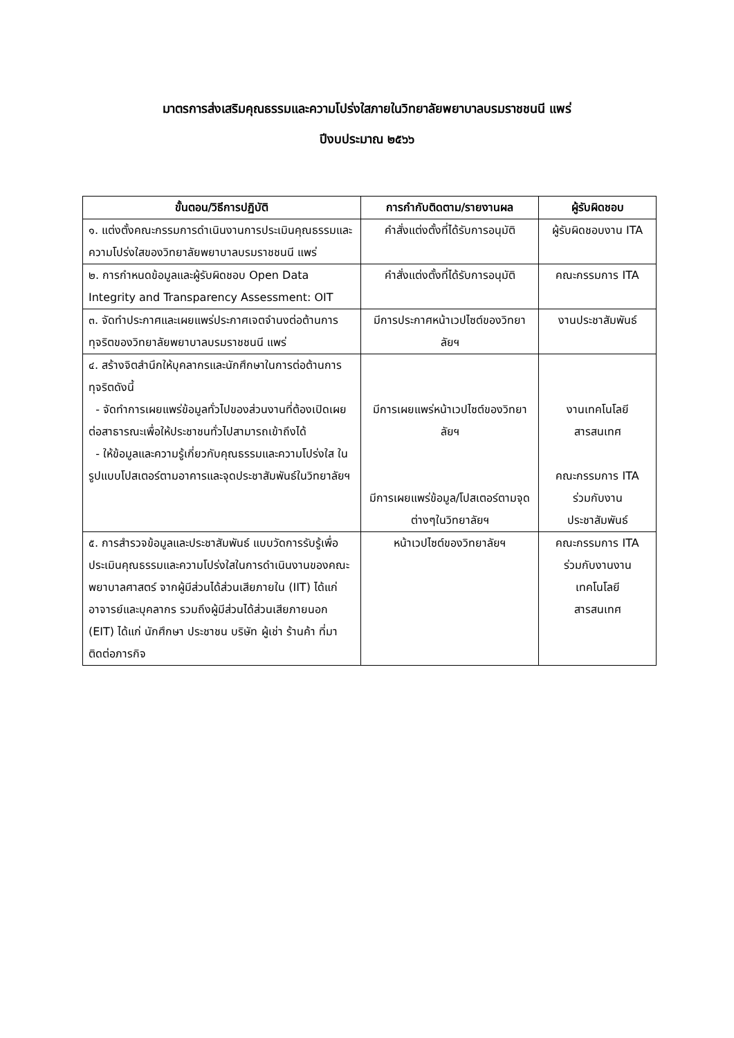มาตรการส่งเสริมคุณธรรมและความโปร่งใสภายในวิทยาลัยพยาบาลบรมราชชนนี แพร่
ปีงบประมาณ ๒๕๖๖
| ขั้นตอน/วิธีการปฏิบัติ | การกำกับติดตาม/รายงานผล | ผู้รับผิดชอบ |
| --- | --- | --- |
| ๑. แต่งตั้งคณะกรรมการดำเนินงานการประเมินคุณธรรมและความโปร่งใสของวิทยาลัยพยาบาลบรมราชชนนี แพร่ | คำสั่งแต่งตั้งที่ได้รับการอนุมัติ | ผู้รับผิดชอบงาน ITA |
| ๒. การกำหนดข้อมูลและผู้รับผิดชอบ Open Data Integrity and Transparency Assessment: OIT | คำสั่งแต่งตั้งที่ได้รับการอนุมัติ | คณะกรรมการ ITA |
| ๓. จัดทำประกาศและเผยแพร่ประกาศเจตจำนงต่อต้านการทุจริตของวิทยาลัยพยาบาลบรมราชชนนี แพร่ | มีการประกาศหน้าเวปไซต์ของวิทยาลัยฯ | งานประชาสัมพันธ์ |
| ๔. สร้างจิตสำนึกให้บุคลากรและนักศึกษาในการต่อต้านการทุจริตดังนี้ - จัดทำการเผยแพร่ข้อมูลทั่วไปของส่วนงานที่ต้องเปิดเผยต่อสาธารณะเพื่อให้ประชาชนทั่วไปสามารถเข้าถึงได้ - ให้ข้อมูลและความรู้เกี่ยวกับคุณธรรมและความโปร่งใส ในรูปแบบโปสเตอร์ตามอาคารและจุดประชาสัมพันธ์ในวิทยาลัยฯ | มีการเผยแพร่หน้าเวปไซต์ของวิทยาลัยฯ มีการเผยแพร่ข้อมูล/โปสเตอร์ตามจุดต่างๆในวิทยาลัยฯ | งานเทคโนโลยี สารสนเทศ คณะกรรมการ ITA ร่วมกับงาน ประชาสัมพันธ์ |
| ๕. การสำรวจข้อมูลและประชาสัมพันธ์ แบบวัดการรับรู้เพื่อประเมินคุณธรรมและความโปร่งใสในการดำเนินงานของคณะพยาบาลศาสตร์ จากผู้มีส่วนได้ส่วนเสียภายใน (IIT) ได้แก่ อาจารย์และบุคลากร รวมถึงผู้มีส่วนได้ส่วนเสียภายนอก (EIT) ได้แก่ นักศึกษา ประชาชน บริษัท ผู้เช่า ร้านค้า ที่มาติดต่อภารกิจ | หน้าเวปไซต์ของวิทยาลัยฯ | คณะกรรมการ ITA ร่วมกับงานงาน เทคโนโลยี สารสนเทศ |